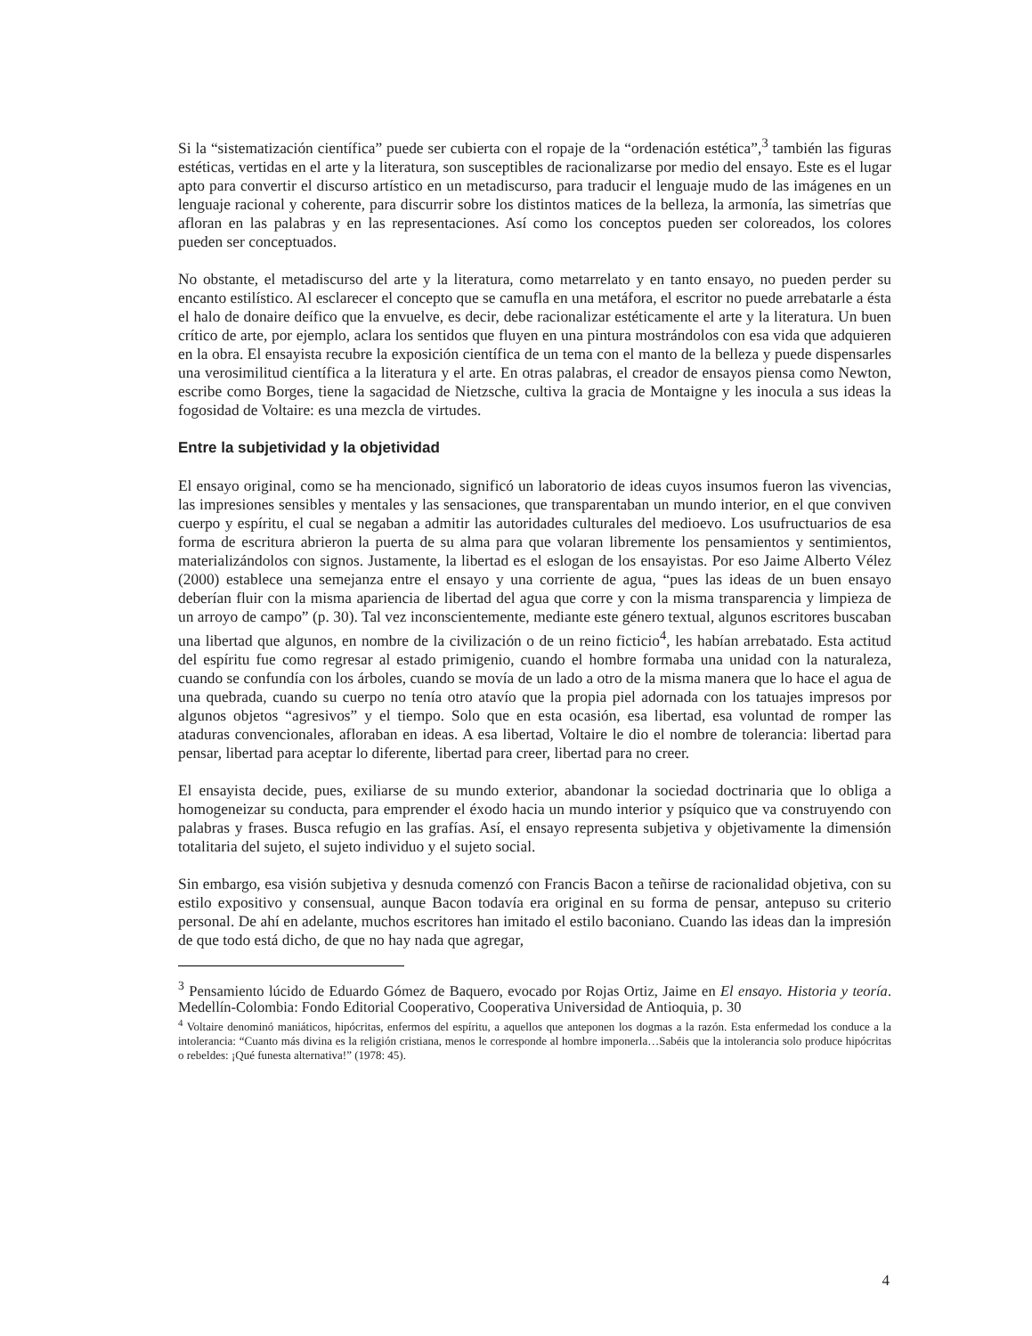Si la “sistematización científica” puede ser cubierta con el ropaje de la “ordenación estética”,<sup>3</sup> también las figuras estéticas, vertidas en el arte y la literatura, son susceptibles de racionalizarse por medio del ensayo. Este es el lugar apto para convertir el discurso artístico en un metadiscurso, para traducir el lenguaje mudo de las imágenes en un lenguaje racional y coherente, para discurrir sobre los distintos matices de la belleza, la armonía, las simetrías que afloran en las palabras y en las representaciones. Así como los conceptos pueden ser coloreados, los colores pueden ser conceptuados.
No obstante, el metadiscurso del arte y la literatura, como metarrelato y en tanto ensayo, no pueden perder su encanto estilístico. Al esclarecer el concepto que se camufla en una metáfora, el escritor no puede arrebatarle a ésta el halo de donaire deífico que la envuelve, es decir, debe racionalizar estéticamente el arte y la literatura. Un buen crítico de arte, por ejemplo, aclara los sentidos que fluyen en una pintura mostrándolos con esa vida que adquieren en la obra. El ensayista recubre la exposición científica de un tema con el manto de la belleza y puede dispensarles una verosimilitud científica a la literatura y el arte. En otras palabras, el creador de ensayos piensa como Newton, escribe como Borges, tiene la sagacidad de Nietzsche, cultiva la gracia de Montaigne y les inocula a sus ideas la fogosidad de Voltaire: es una mezcla de virtudes.
Entre la subjetividad y la objetividad
El ensayo original, como se ha mencionado, significó un laboratorio de ideas cuyos insumos fueron las vivencias, las impresiones sensibles y mentales y las sensaciones, que transparentaban un mundo interior, en el que conviven cuerpo y espíritu, el cual se negaban a admitir las autoridades culturales del medioevo. Los usufructuarios de esa forma de escritura abrieron la puerta de su alma para que volaran libremente los pensamientos y sentimientos, materializándolos con signos. Justamente, la libertad es el eslogan de los ensayistas. Por eso Jaime Alberto Vélez (2000) establece una semejanza entre el ensayo y una corriente de agua, “pues las ideas de un buen ensayo deberían fluir con la misma apariencia de libertad del agua que corre y con la misma transparencia y limpieza de un arroyo de campo” (p. 30). Tal vez inconscientemente, mediante este género textual, algunos escritores buscaban una libertad que algunos, en nombre de la civilización o de un reino ficticio<sup>4</sup>, les habían arrebatado. Esta actitud del espíritu fue como regresar al estado primigenio, cuando el hombre formaba una unidad con la naturaleza, cuando se confundía con los árboles, cuando se movía de un lado a otro de la misma manera que lo hace el agua de una quebrada, cuando su cuerpo no tenía otro atavío que la propia piel adornada con los tatuajes impresos por algunos objetos “agresivos” y el tiempo. Solo que en esta ocasión, esa libertad, esa voluntad de romper las ataduras convencionales, afloraban en ideas. A esa libertad, Voltaire le dio el nombre de tolerancia: libertad para pensar, libertad para aceptar lo diferente, libertad para creer, libertad para no creer.
El ensayista decide, pues, exiliarse de su mundo exterior, abandonar la sociedad doctrinaria que lo obliga a homogeneizar su conducta, para emprender el éxodo hacia un mundo interior y psíquico que va construyendo con palabras y frases. Busca refugio en las grafías. Así, el ensayo representa subjetiva y objetivamente la dimensión totalitaria del sujeto, el sujeto individuo y el sujeto social.
Sin embargo, esa visión subjetiva y desnuda comenzó con Francis Bacon a teñirse de racionalidad objetiva, con su estilo expositivo y consensual, aunque Bacon todavía era original en su forma de pensar, antepuso su criterio personal. De ahí en adelante, muchos escritores han imitado el estilo baconiano. Cuando las ideas dan la impresión de que todo está dicho, de que no hay nada que agregar,
<sup>3</sup> Pensamiento lúcido de Eduardo Gómez de Baquero, evocado por Rojas Ortiz, Jaime en El ensayo. Historia y teoría. Medellín-Colombia: Fondo Editorial Cooperativo, Cooperativa Universidad de Antioquia, p. 30
<sup>4</sup> Voltaire denominó maniáticos, hipócritas, enfermos del espíritu, a aquellos que anteponen los dogmas a la razón. Esta enfermedad los conduce a la intolerancia: “Cuanto más divina es la religión cristiana, menos le corresponde al hombre imponerla…Sabéis que la intolerancia solo produce hipócritas o rebeldes: ¡Qué funesta alternativa!” (1978: 45).
4